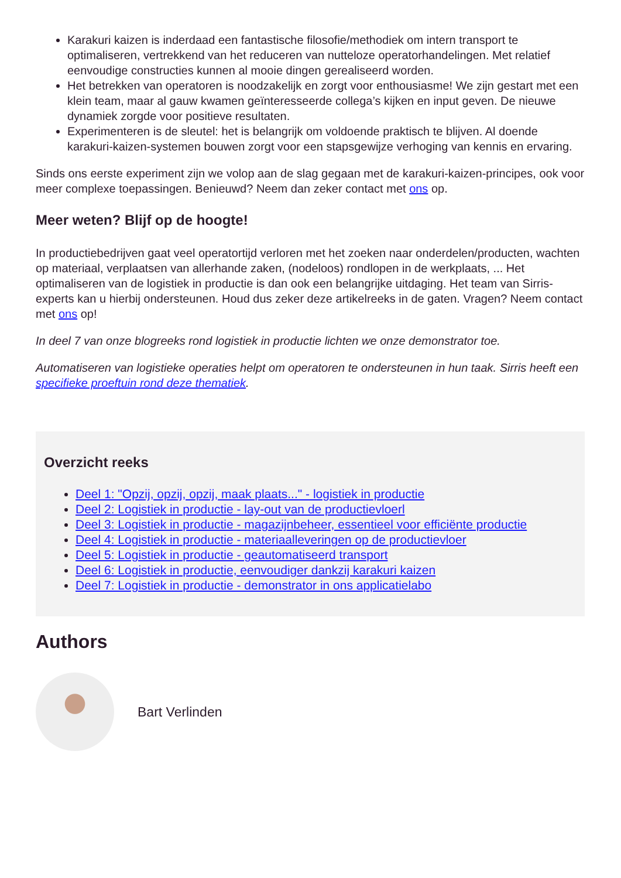Karakuri kaizen is inderdaad een fantastische filosofie/methodiek om intern transport te optimaliseren, vertrekkend van het reduceren van nutteloze operatorhandelingen. Met relatief eenvoudige constructies kunnen al mooie dingen gerealiseerd worden.
Het betrekken van operatoren is noodzakelijk en zorgt voor enthousiasme! We zijn gestart met een klein team, maar al gauw kwamen geïnteresseerde collega’s kijken en input geven. De nieuwe dynamiek zorgde voor positieve resultaten.
Experimenteren is de sleutel: het is belangrijk om voldoende praktisch te blijven. Al doende karakuri-kaizen-systemen bouwen zorgt voor een stapsgewijze verhoging van kennis en ervaring.
Sinds ons eerste experiment zijn we volop aan de slag gegaan met de karakuri-kaizen-principes, ook voor meer complexe toepassingen. Benieuwd? Neem dan zeker contact met ons op.
Meer weten? Blijf op de hoogte!
In productiebedrijven gaat veel operatortijd verloren met het zoeken naar onderdelen/producten, wachten op materiaal, verplaatsen van allerhande zaken, (nodeloos) rondlopen in de werkplaats, ... Het optimaliseren van de logistiek in productie is dan ook een belangrijke uitdaging. Het team van Sirris-experts kan u hierbij ondersteunen. Houd dus zeker deze artikelreeks in de gaten. Vragen? Neem contact met ons op!
In deel 7 van onze blogreeks rond logistiek in productie lichten we onze demonstrator toe.
Automatiseren van logistieke operaties helpt om operatoren te ondersteunen in hun taak. Sirris heeft een specifieke proeftuin rond deze thematiek.
Overzicht reeks
Deel 1: "Opzij, opzij, opzij, maak plaats..." - logistiek in productie
Deel 2: Logistiek in productie - lay-out van de productievloerl
Deel 3: Logistiek in productie - magazijnbeheer, essentieel voor efficiënte productie
Deel 4: Logistiek in productie - materiaalleveringen op de productievloer
Deel 5: Logistiek in productie - geautomatiseerd transport
Deel 6: Logistiek in productie, eenvoudiger dankzij karakuri kaizen
Deel 7: Logistiek in productie - demonstrator in ons applicatielabo
Authors
Bart Verlinden